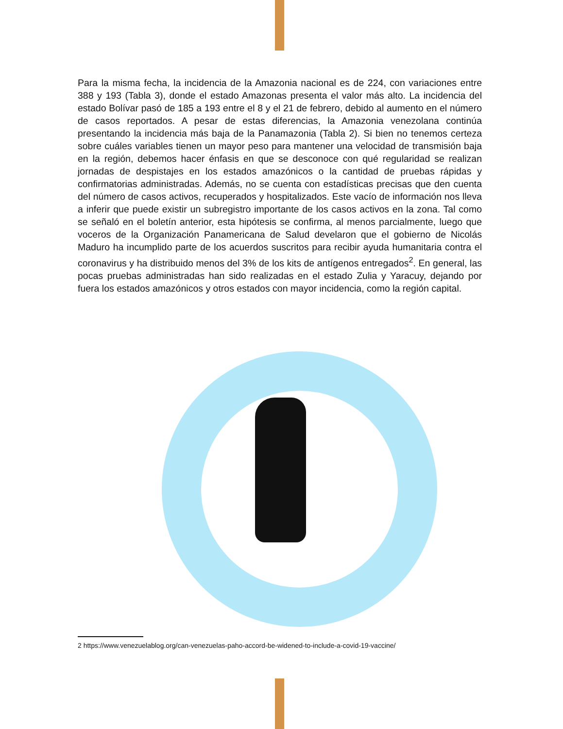Para la misma fecha, la incidencia de la Amazonia nacional es de 224, con variaciones entre 388 y 193 (Tabla 3), donde el estado Amazonas presenta el valor más alto. La incidencia del estado Bolívar pasó de 185 a 193 entre el 8 y el 21 de febrero, debido al aumento en el número de casos reportados. A pesar de estas diferencias, la Amazonia venezolana continúa presentando la incidencia más baja de la Panamazonia (Tabla 2). Si bien no tenemos certeza sobre cuáles variables tienen un mayor peso para mantener una velocidad de transmisión baja en la región, debemos hacer énfasis en que se desconoce con qué regularidad se realizan jornadas de despistajes en los estados amazónicos o la cantidad de pruebas rápidas y confirmatorias administradas. Además, no se cuenta con estadísticas precisas que den cuenta del número de casos activos, recuperados y hospitalizados. Este vacío de información nos lleva a inferir que puede existir un subregistro importante de los casos activos en la zona. Tal como se señaló en el boletín anterior, esta hipótesis se confirma, al menos parcialmente, luego que voceros de la Organización Panamericana de Salud develaron que el gobierno de Nicolás Maduro ha incumplido parte de los acuerdos suscritos para recibir ayuda humanitaria contra el coronavirus y ha distribuido menos del 3% de los kits de antígenos entregados<sup>2</sup>. En general, las pocas pruebas administradas han sido realizadas en el estado Zulia y Yaracuy, dejando por fuera los estados amazónicos y otros estados con mayor incidencia, como la región capital.
2 https://www.venezuelablog.org/can-venezuelas-paho-accord-be-widened-to-include-a-covid-19-vaccine/